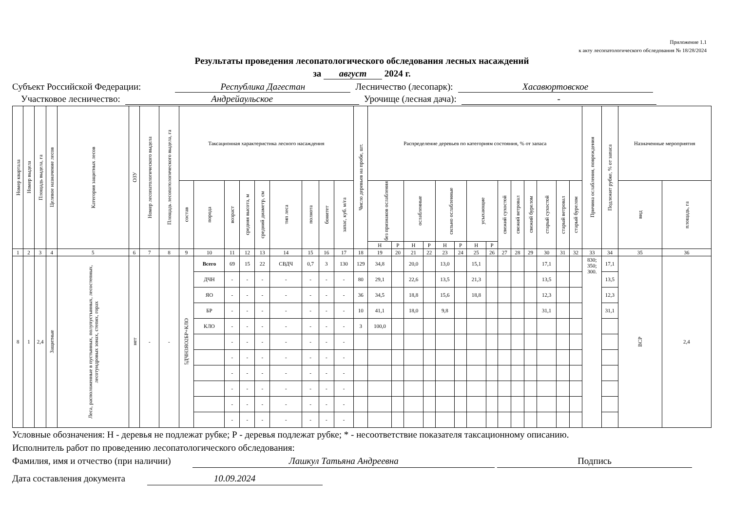Приложение 1.1
к акту лесопатологического обследования № 18/28/2024
Результаты проведения лесопатологического обследования лесных насаждений
за август 2024 г.
Субъект Российской Федерации: Республика Дагестан Лесничество (лесопарк): Хасавюртовское
Участковое лесничество: Андрейаульское Урочище (лесная дача): -
| Номер квартала | Номер выдела | Площадь выдела, га | Целевое назначение лесов | Категория защитных лесов | ОЗУ | Номер лесопатологического выдела | Площадь лесопатологического выдела, га | Таксационная характеристика лесного насаждения | | | | | | | | | Число деревьев на пробе, шт. | Распределение деревьев по категориям состояния, % от запаса | | | | | | | | | | | | | | Причина ослабления, повреждения | Подлежит рубке, % от запаса | Назначенные мероприятия | |
| --- | --- | --- | --- | --- | --- | --- | --- | --- | --- | --- | --- | --- | --- | --- | --- | --- | --- | --- | --- | --- | --- | --- | --- | --- | --- | --- | --- | --- | --- | --- | --- | --- | --- | --- | --- |
| | | | | | | | | состав | порода | возраст | средняя высота, м | средний диаметр, см | тип леса | полнота | бонитет | запас, куб. м/га | | без признаков ослабления | | ослабленные | | сильно ослабленные | | усыхающие | | свежий сухостой | свежий ветровал | свежий бурелом | старый сухостой | старый ветровал | старый бурелом | | | вид | площадь, га |
| | | | | | | | | | | | | | | | | | | Н | Р | Н | Р | Н | Р | Н | Р | | | | | | | | | | |
| 1 | 2 | 3 | 4 | 5 | 6 | 7 | 8 | 9 | 10 | 11 | 12 | 13 | 14 | 15 | 16 | 17 | 18 | 19 | 20 | 21 | 22 | 23 | 24 | 25 | 26 | 27 | 28 | 29 | 30 | 31 | 32 | 33 | 34 | 35 | 36 |
| 8 | 1 | 2,4 | Защитные | Леса, расположенные в пустынных, полупустынных, лесостепных, лесотундровых зонах, степях, горах | нет | - | - | 5ДЧН3ЯО2БР+КЛО | Всего | 69 | 15 | 22 | СВДЧ | 0,7 | 3 | 130 | 129 | 34,8 | | 20,0 | | 13,0 | | 15,1 | | | | | 17,1 | | | 830; 350; 300. | 17,1 | ВСР | 2,4 |
| | | | | | | | | | ДЧН | - | - | - | - | - | - | - | 80 | 29,1 | | 22,6 | | 13,5 | | 21,3 | | | | | 13,5 | | | | 13,5 | | |
| | | | | | | | | | ЯО | - | - | - | - | - | - | - | 36 | 34,5 | | 18,8 | | 15,6 | | 18,8 | | | | | 12,3 | | | | 12,3 | | |
| | | | | | | | | | БР | - | - | - | - | - | - | - | 10 | 41,1 | | 18,0 | | 9,8 | | | | | | | 31,1 | | | | 31,1 | | |
| | | | | | | | | | КЛО | - | - | - | - | - | - | - | 3 | 100,0 | | | | | | | | | | | | | | | | | |
| | | | | | | | | | | - | - | - | - | - | - | - | | | | | | | | | | | | | | | | | | | |
| | | | | | | | | | | - | - | - | - | - | - | - | | | | | | | | | | | | | | | | | | | |
| | | | | | | | | | | - | - | - | - | - | - | - | | | | | | | | | | | | | | | | | | | |
| | | | | | | | | | | - | - | - | - | - | - | - | | | | | | | | | | | | | | | | | | | |
| | | | | | | | | | | - | - | - | - | - | - | - | | | | | | | | | | | | | | | | | | | |
| | | | | | | | | | | - | - | - | - | - | - | - | | | | | | | | | | | | | | | | | | | |
Условные обозначения: Н - деревья не подлежат рубке; Р - деревья подлежат рубке; * - несоответствие показателя таксационному описанию.
Исполнитель работ по проведению лесопатологического обследования:
Фамилия, имя и отчество (при наличии) Лашкул Татьяна Андреевна Подпись
Дата составления документа 10.09.2024